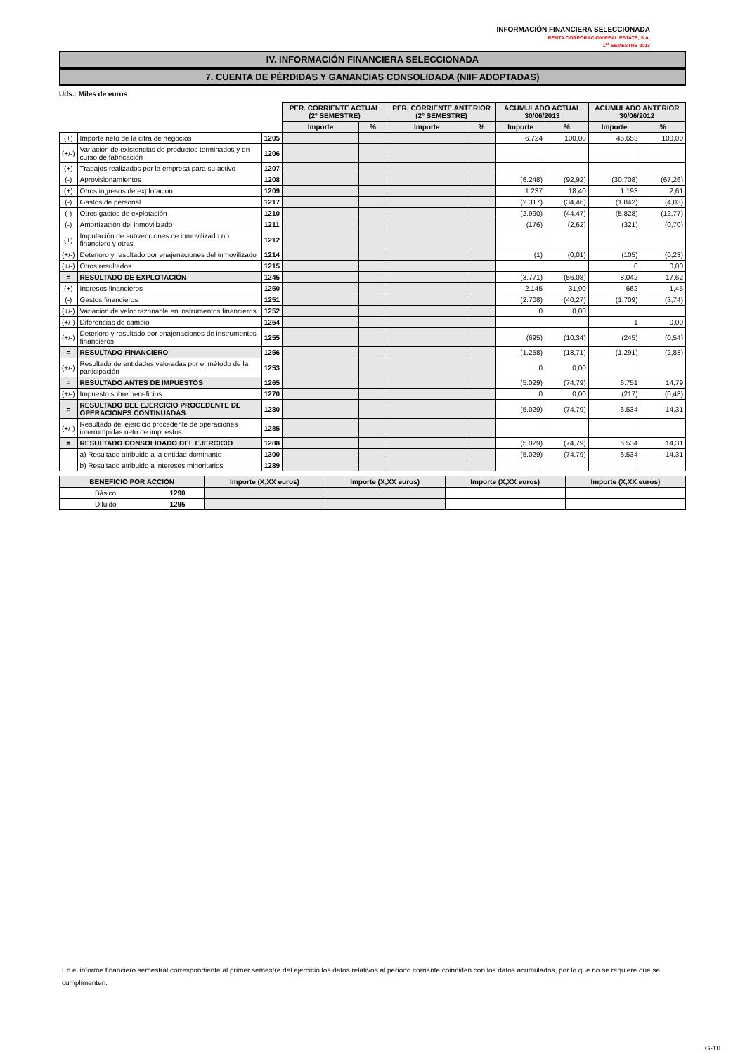INFORMACIÓN FINANCIERA SELECCIONADA
RENTA CORPORACION REAL ESTATE, S.A.
1<sup>er</sup> SEMESTRE 2013
IV. INFORMACIÓN FINANCIERA SELECCIONADA
7. CUENTA DE PÉRDIDAS Y GANANCIAS CONSOLIDADA (NIIF ADOPTADAS)
Uds.: Miles de euros
| | | | PER. CORRIENTE ACTUAL (2º SEMESTRE) | | PER. CORRIENTE ANTERIOR (2º SEMESTRE) | | ACUMULADO ACTUAL 30/06/2013 | | ACUMULADO ANTERIOR 30/06/2012 | |
| | | | Importe | % | Importe | % | Importe | % | Importe | % |
| (+) | Importe neto de la cifra de negocios | 1205 | | | | | 6.724 | 100,00 | 45.653 | 100,00 |
| (+/-) | Variación de existencias de productos terminados y en curso de fabricación | 1206 | | | | | | | | |
| (+) | Trabajos realizados por la empresa para su activo | 1207 | | | | | | | | |
| (-) | Aprovisionamientos | 1208 | | | | | (6.248) | (92,92) | (30.708) | (67,26) |
| (+) | Otros ingresos de explotación | 1209 | | | | | 1.237 | 18,40 | 1.193 | 2,61 |
| (-) | Gastos de personal | 1217 | | | | | (2.317) | (34,46) | (1.842) | (4,03) |
| (-) | Otros gastos de explotación | 1210 | | | | | (2.990) | (44,47) | (5.828) | (12,77) |
| (-) | Amortización del inmovilizado | 1211 | | | | | (176) | (2,62) | (321) | (0,70) |
| (+) | Imputación de subvenciones de inmovilizado no financiero y otras | 1212 | | | | | | | | |
| (+/-) | Deterioro y resultado por enajenaciones del inmovilizado | 1214 | | | | | (1) | (0,01) | (105) | (0,23) |
| (+/-) | Otros resultados | 1215 | | | | | | | 0 | 0,00 |
| = | RESULTADO DE EXPLOTACIÓN | 1245 | | | | | (3.771) | (56,08) | 8.042 | 17,62 |
| (+) | Ingresos financieros | 1250 | | | | | 2.145 | 31,90 | 662 | 1,45 |
| (-) | Gastos financieros | 1251 | | | | | (2.708) | (40,27) | (1.709) | (3,74) |
| (+/-) | Variación de valor razonable en instrumentos financieros | 1252 | | | | | 0 | 0,00 | | |
| (+/-) | Diferencias de cambio | 1254 | | | | | | | 1 | 0,00 |
| (+/-) | Deterioro y resultado por enajenaciones de instrumentos financieros | 1255 | | | | | (695) | (10,34) | (245) | (0,54) |
| = | RESULTADO FINANCIERO | 1256 | | | | | (1.258) | (18,71) | (1.291) | (2,83) |
| (+/-) | Resultado de entidades valoradas por el método de la participación | 1253 | | | | | 0 | 0,00 | | |
| = | RESULTADO ANTES DE IMPUESTOS | 1265 | | | | | (5.029) | (74,79) | 6.751 | 14,79 |
| (+/-) | Impuesto sobre beneficios | 1270 | | | | | 0 | 0,00 | (217) | (0,48) |
| = | RESULTADO DEL EJERCICIO PROCEDENTE DE OPERACIONES CONTINUADAS | 1280 | | | | | (5.029) | (74,79) | 6.534 | 14,31 |
| (+/-) | Resultado del ejercicio procedente de operaciones interrumpidas neto de impuestos | 1285 | | | | | | | | |
| = | RESULTADO CONSOLIDADO DEL EJERCICIO | 1288 | | | | | (5.029) | (74,79) | 6.534 | 14,31 |
| | a) Resultado atribuido a la entidad dominante | 1300 | | | | | (5.029) | (74,79) | 6.534 | 14,31 |
| | b) Resultado atribuido a intereses minoritarios | 1289 | | | | | | | | |
| BENEFICIO POR ACCIÓN | | Importe (X,XX euros) | Importe (X,XX euros) | Importe (X,XX euros) | Importe (X,XX euros) |
| --- | --- | --- | --- | --- | --- |
| Básico | 1290 | | | | |
| Diluido | 1295 | | | | |
En el informe financiero semestral correspondiente al primer semestre del ejercicio los datos relativos al periodo corriente coinciden con los datos acumulados, por lo que no se requiere que se cumplimenten.
G-10